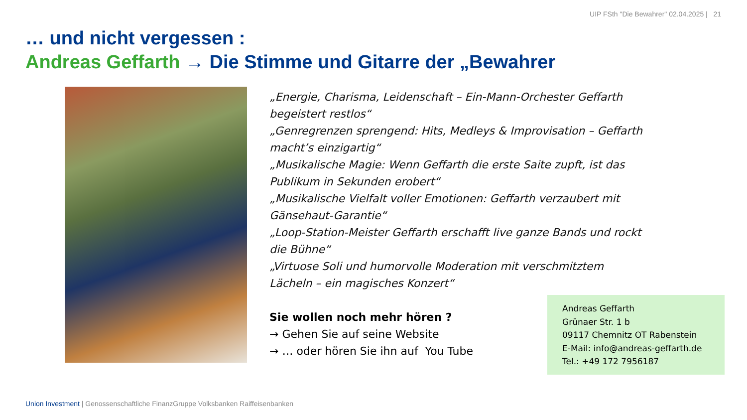UIP FSth "Die Bewahrer" 02.04.2025 | 21
… und nicht vergessen :
Andreas Geffarth → Die Stimme und Gitarre der „Bewahrer
„Energie, Charisma, Leidenschaft – Ein-Mann-Orchester Geffarth begeistert restlos“
„Genregrenzen sprengend: Hits, Medleys & Improvisation – Geffarth macht’s einzigartig“
„Musikalische Magie: Wenn Geffarth die erste Saite zupft, ist das Publikum in Sekunden erobert“
„Musikalische Vielfalt voller Emotionen: Geffarth verzaubert mit Gänsehaut-Garantie“
„Loop-Station-Meister Geffarth erschafft live ganze Bands und rockt die Bühne“
„Virtuose Soli und humorvolle Moderation mit verschmitztem Lächeln – ein magisches Konzert“
Sie wollen noch mehr hören ?
→ Gehen Sie auf seine Website
→ … oder hören Sie ihn auf You Tube
Andreas Geffarth
Grünaer Str. 1 b
09117 Chemnitz OT Rabenstein
E-Mail: info@andreas-geffarth.de
Tel.: +49 172 7956187
Union Investment | Genossenschaftliche FinanzGruppe Volksbanken Raiffeisenbanken